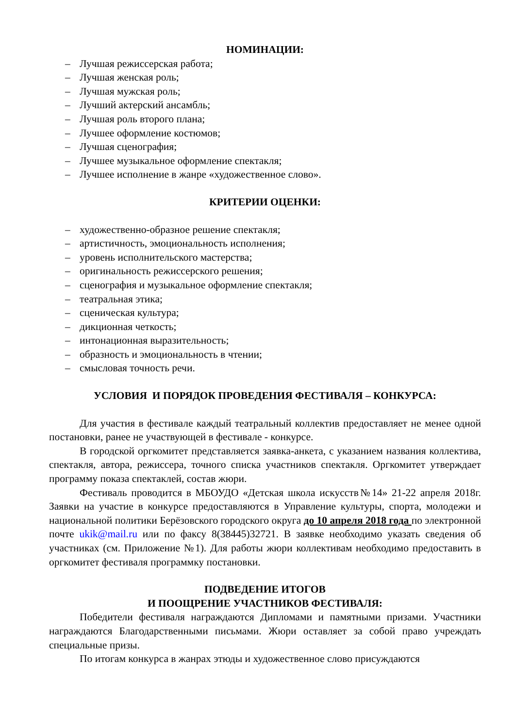НОМИНАЦИИ:
– Лучшая режиссерская работа;
– Лучшая женская роль;
– Лучшая мужская роль;
– Лучший актерский ансамбль;
– Лучшая роль второго плана;
– Лучшее оформление костюмов;
– Лучшая сценография;
– Лучшее музыкальное оформление спектакля;
– Лучшее исполнение в жанре «художественное слово».
КРИТЕРИИ ОЦЕНКИ:
– художественно-образное решение спектакля;
– артистичность, эмоциональность исполнения;
– уровень исполнительского мастерства;
– оригинальность режиссерского решения;
– сценография и музыкальное оформление спектакля;
– театральная этика;
– сценическая культура;
– дикционная четкость;
– интонационная выразительность;
– образность и эмоциональность в чтении;
– смысловая точность речи.
УСЛОВИЯ И ПОРЯДОК ПРОВЕДЕНИЯ ФЕСТИВАЛЯ – КОНКУРСА:
Для участия в фестивале каждый театральный коллектив предоставляет не менее одной постановки, ранее не участвующей в фестивале - конкурсе.
В городской оргкомитет представляется заявка-анкета, с указанием названия коллектива, спектакля, автора, режиссера, точного списка участников спектакля. Оргкомитет утверждает программу показа спектаклей, состав жюри.
Фестиваль проводится в МБОУДО «Детская школа искусств№14» 21-22 апреля 2018г. Заявки на участие в конкурсе предоставляются в Управление культуры, спорта, молодежи и национальной политики Берёзовского городского округа до 10 апреля 2018 года по электронной почте ukik@mail.ru или по факсу 8(38445)32721. В заявке необходимо указать сведения об участниках (см. Приложение №1). Для работы жюри коллективам необходимо предоставить в оргкомитет фестиваля программку постановки.
ПОДВЕДЕНИЕ ИТОГОВ
И ПООЩРЕНИЕ УЧАСТНИКОВ ФЕСТИВАЛЯ:
Победители фестиваля награждаются Дипломами и памятными призами. Участники награждаются Благодарственными письмами. Жюри оставляет за собой право учреждать специальные призы.
По итогам конкурса в жанрах этюды и художественное слово присуждаются